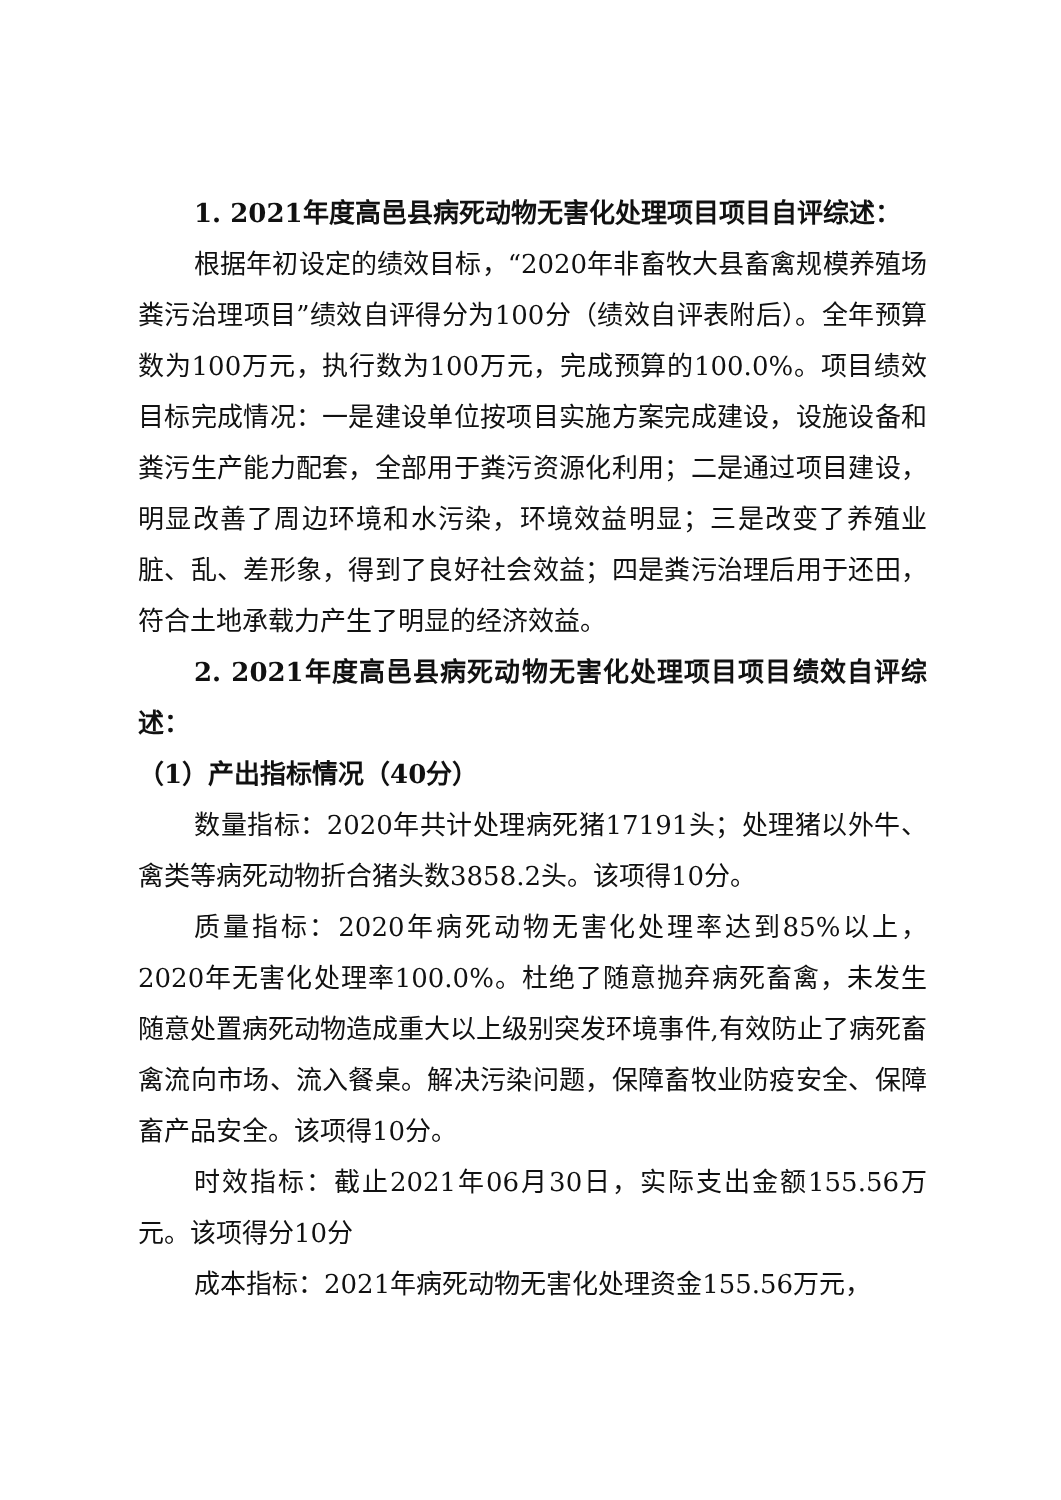1. 2021年度高邑县病死动物无害化处理项目项目自评综述：
根据年初设定的绩效目标，“2020年非畜牧大县畜禽规模养殖场粪污治理项目”绩效自评得分为100分（绩效自评表附后）。全年预算数为100万元，执行数为100万元，完成预算的100.0%。项目绩效目标完成情况：一是建设单位按项目实施方案完成建设，设施设备和粪污生产能力配套，全部用于粪污资源化利用；二是通过项目建设，明显改善了周边环境和水污染，环境效益明显；三是改变了养殖业脏、乱、差形象，得到了良好社会效益；四是粪污治理后用于还田，符合土地承载力产生了明显的经济效益。
2. 2021年度高邑县病死动物无害化处理项目项目绩效自评综述：
（1）产出指标情况（40分）
数量指标：2020年共计处理病死猪17191头；处理猪以外牛、禽类等病死动物折合猪头数3858.2头。该项得10分。
质量指标：2020年病死动物无害化处理率达到85%以上，2020年无害化处理率100.0%。杜绝了随意抛弃病死畜禽，未发生随意处置病死动物造成重大以上级别突发环境事件,有效防止了病死畜禽流向市场、流入餐桌。解决污染问题，保障畜牧业防疫安全、保障畜产品安全。该项得10分。
时效指标：截止2021年06月30日，实际支出金额155.56万元。该项得分10分
成本指标：2021年病死动物无害化处理资金155.56万元，